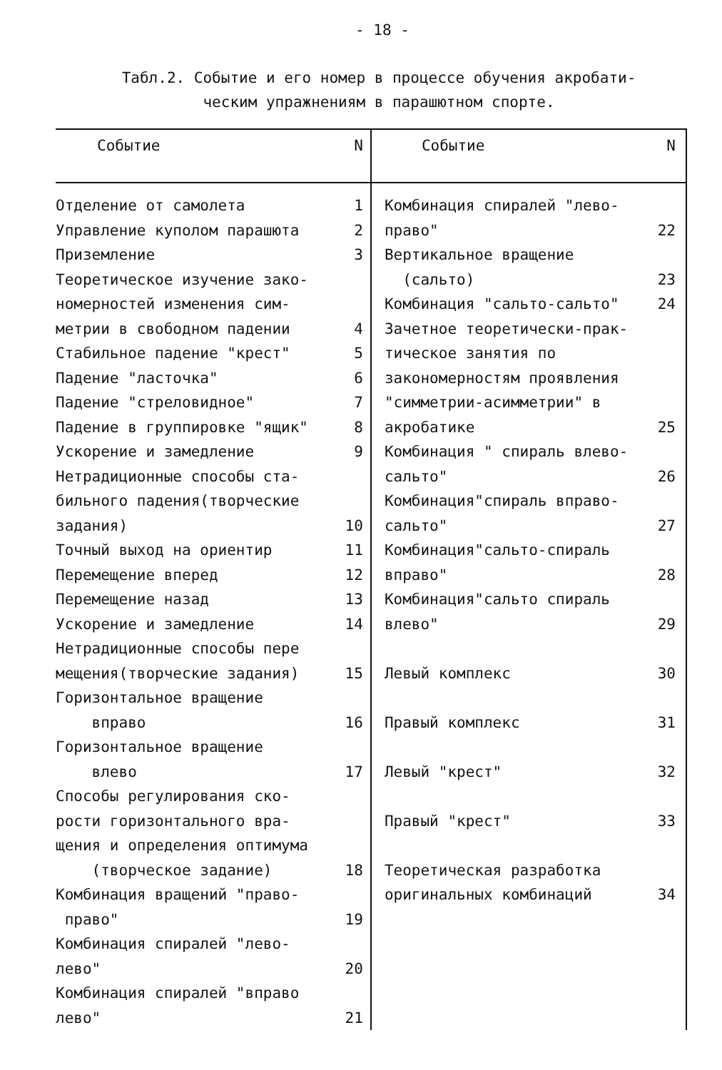- 18 -
Табл.2. Событие и его номер в процессе обучения акробати-
ческим упражнениям в парашютном спорте.
| Событие | N | Событие | N |
| --- | --- | --- | --- |
| Отделение от самолета Управление куполом парашюта Приземление Теоретическое изучение зако- номерностей изменения сим- метрии в свободном падении Стабильное падение "крест" Падение "ласточка" Падение "стреловидное" Падение в группировке "ящик" Ускорение и замедление Нетрадиционные способы ста- бильного падения(творческие задания) Точный выход на ориентир Перемещение вперед Перемещение назад Ускорение и замедление Нетрадиционные способы пере мещения(творческие задания) Горизонтальное вращение вправо Горизонтальное вращение влево Способы регулирования ско- рости горизонтального вра- щения и определения оптимума (творческое задание) Комбинация вращений "право- право" Комбинация спиралей "лево- лево" Комбинация спиралей "вправо лево" | 1 2 3 4 5 6 7 8 9 10 11 12 13 14 15 16 17 18 19 20 21 | Комбинация спиралей "лево- право" Вертикальное вращение (сальто) Комбинация "сальто-сальто" Зачетное теоретически-прак- тическое занятия по закономерностям проявления "симметрии-асимметрии" в акробатике Комбинация " спираль влево- сальто" Комбинация"спираль вправо- сальто" Комбинация"сальто-спираль вправо" Комбинация"сальто спираль влево" Левый комплекс Правый комплекс Левый "крест" Правый "крест" Теоретическая разработка оригинальных комбинаций | 22 23 24 25 26 27 28 29 30 31 32 33 34 |